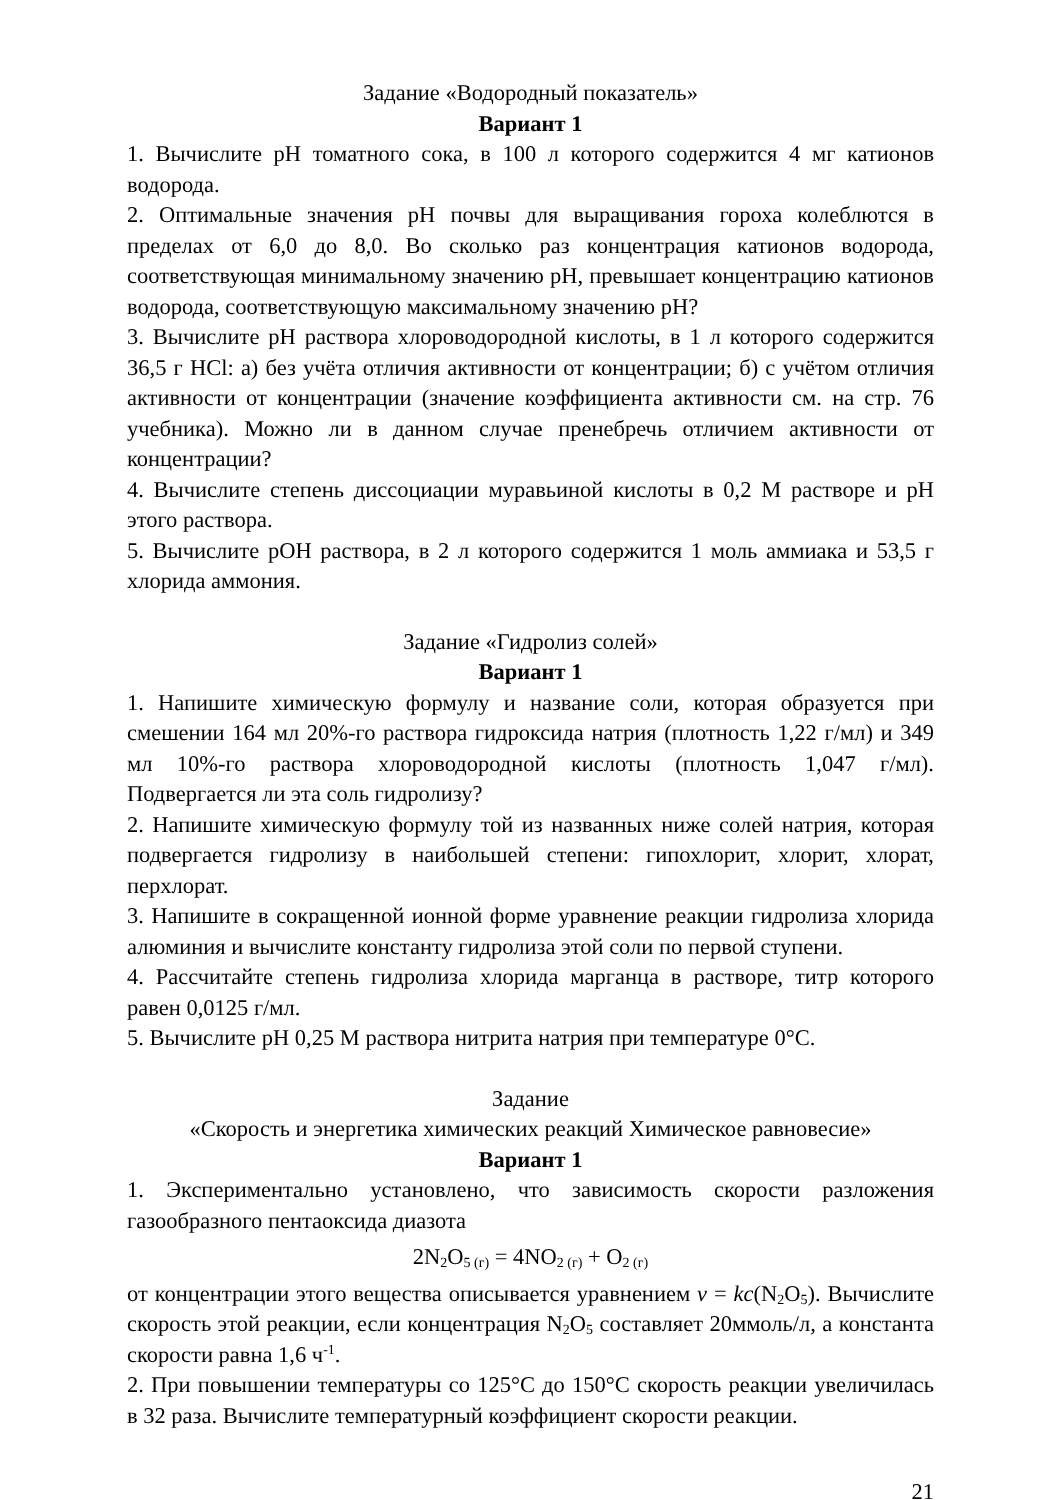Задание «Водородный показатель»
Вариант 1
1. Вычислите pH томатного сока, в 100 л которого содержится 4 мг катионов водорода.
2. Оптимальные значения pH почвы для выращивания гороха колеблются в пределах от 6,0 до 8,0. Во сколько раз концентрация катионов водорода, соответствующая минимальному значению pH, превышает концентрацию катионов водорода, соответствующую максимальному значению pH?
3. Вычислите pH раствора хлороводородной кислоты, в 1 л которого содержится 36,5 г HCl: а) без учёта отличия активности от концентрации; б) с учётом отличия активности от концентрации (значение коэффициента активности см. на стр. 76 учебника). Можно ли в данном случае пренебречь отличием активности от концентрации?
4. Вычислите степень диссоциации муравьиной кислоты в 0,2 М растворе и pH этого раствора.
5. Вычислите pOH раствора, в 2 л которого содержится 1 моль аммиака и 53,5 г хлорида аммония.
Задание «Гидролиз солей»
Вариант 1
1. Напишите химическую формулу и название соли, которая образуется при смешении 164 мл 20%-го раствора гидроксида натрия (плотность 1,22 г/мл) и 349 мл 10%-го раствора хлороводородной кислоты (плотность 1,047 г/мл). Подвергается ли эта соль гидролизу?
2. Напишите химическую формулу той из названных ниже солей натрия, которая подвергается гидролизу в наибольшей степени: гипохлорит, хлорит, хлорат, перхлорат.
3. Напишите в сокращенной ионной форме уравнение реакции гидролиза хлорида алюминия и вычислите константу гидролиза этой соли по первой ступени.
4. Рассчитайте степень гидролиза хлорида марганца в растворе, титр которого равен 0,0125 г/мл.
5. Вычислите pH 0,25 М раствора нитрита натрия при температуре 0°С.
Задание
«Скорость и энергетика химических реакций Химическое равновесие»
Вариант 1
1. Экспериментально установлено, что зависимость скорости разложения газообразного пентаоксида диазота
2N<sub>2</sub>O<sub>5 (г)</sub> = 4NO<sub>2 (г)</sub> + O<sub>2 (г)</sub>
от концентрации этого вещества описывается уравнением v = kc(N<sub>2</sub>O<sub>5</sub>). Вычислите скорость этой реакции, если концентрация N<sub>2</sub>O<sub>5</sub> составляет 20ммоль/л, а константа скорости равна 1,6 ч<sup>-1</sup>.
2. При повышении температуры со 125°С до 150°С скорость реакции увеличилась в 32 раза. Вычислите температурный коэффициент скорости реакции.
21